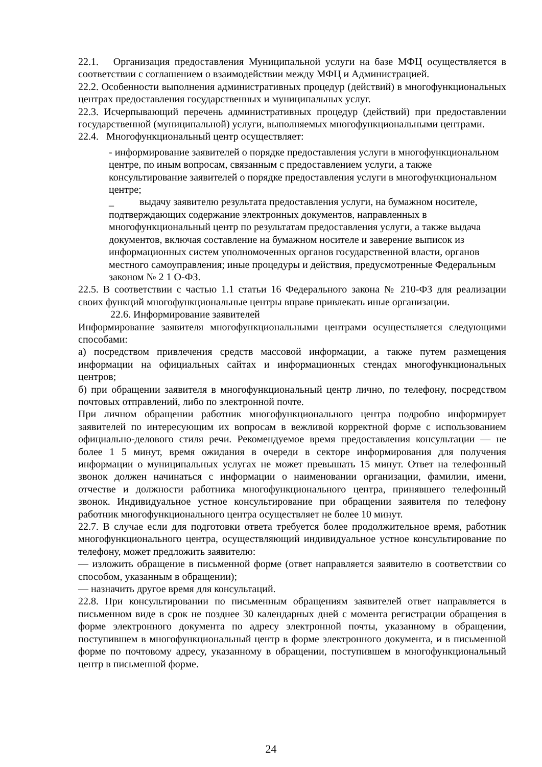22.1. Организация предоставления Муниципальной услуги на базе МФЦ осуществляется в соответствии с соглашением о взаимодействии между МФЦ и Администрацией.
22.2. Особенности выполнения административных процедур (действий) в многофункциональных центрах предоставления государственных и муниципальных услуг.
22.3. Исчерпывающий перечень административных процедур (действий) при предоставлении государственной (муниципальной) услуги, выполняемых многофункциональными центрами.
22.4. Многофункциональный центр осуществляет:
- информирование заявителей о порядке предоставления услуги в многофункциональном центре, по иным вопросам, связанным с предоставлением услуги, а также консультирование заявителей о порядке предоставления услуги в многофункциональном центре;
_ выдачу заявителю результата предоставления услуги, на бумажном носителе, подтверждающих содержание электронных документов, направленных в многофункциональный центр по результатам предоставления услуги, а также выдача документов, включая составление на бумажном носителе и заверение выписок из информационных систем уполномоченных органов государственной власти, органов местного самоуправления; иные процедуры и действия, предусмотренные Федеральным законом № 2 1 О-ФЗ.
22.5. В соответствии с частью 1.1 статьи 16 Федерального закона № 210-ФЗ для реализации своих функций многофункциональные центры вправе привлекать иные организации.
22.6. Информирование заявителей
Информирование заявителя многофункциональными центрами осуществляется следующими способами:
а) посредством привлечения средств массовой информации, а также путем размещения информации на официальных сайтах и информационных стендах многофункциональных центров;
б) при обращении заявителя в многофункциональный центр лично, по телефону, посредством почтовых отправлений, либо по электронной почте.
При личном обращении работник многофункционального центра подробно информирует заявителей по интересующим их вопросам в вежливой корректной форме с использованием официально-делового стиля речи. Рекомендуемое время предоставления консультации — не более 1 5 минут, время ожидания в очереди в секторе информирования для получения информации о муниципальных услугах не может превышать 15 минут. Ответ на телефонный звонок должен начинаться с информации о наименовании организации, фамилии, имени, отчестве и должности работника многофункционального центра, принявшего телефонный звонок. Индивидуальное устное консультирование при обращении заявителя по телефону работник многофункционального центра осуществляет не более 10 минут.
22.7. В случае если для подготовки ответа требуется более продолжительное время, работник многофункционального центра, осуществляющий индивидуальное устное консультирование по телефону, может предложить заявителю:
— изложить обращение в письменной форме (ответ направляется заявителю в соответствии со способом, указанным в обращении);
— назначить другое время для консультаций.
22.8. При консультировании по письменным обращениям заявителей ответ направляется в письменном виде в срок не позднее 30 календарных дней с момента регистрации обращения в форме электронного документа по адресу электронной почты, указанному в обращении, поступившем в многофункциональный центр в форме электронного документа, и в письменной форме по почтовому адресу, указанному в обращении, поступившем в многофункциональный центр в письменной форме.
24